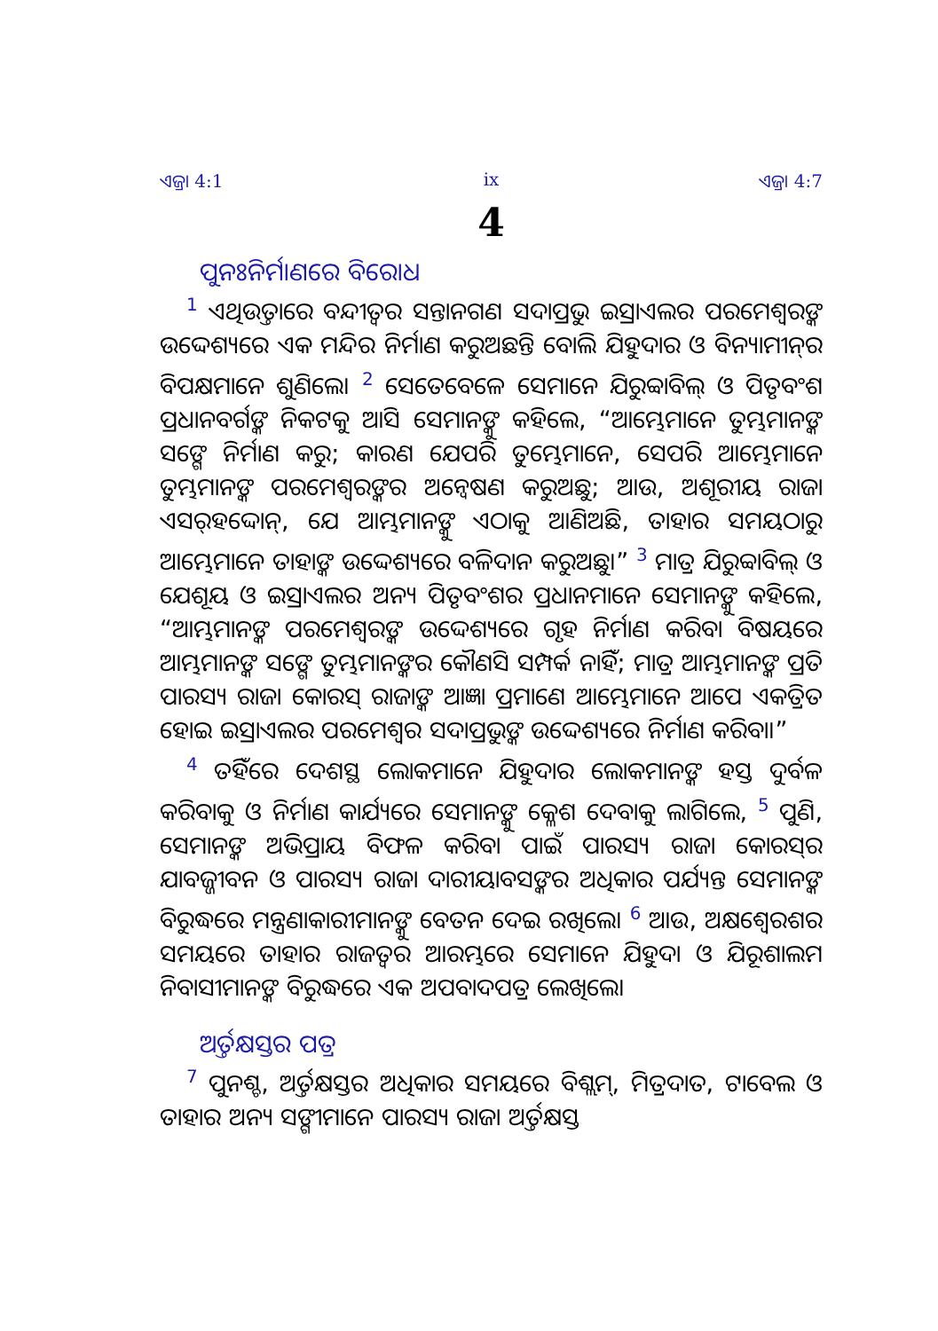ଏଜ୍ରା 4:1 ix ଏଜ୍ରା 4:7
4
ପୁନଃନିର୍ମାଣରେ ବିରୋଧ
<sup>1</sup> ଏଥିଉତ୍ତାରେ ବନ୍ଦୀତ୍ୱର ସନ୍ତାନଗଣ ସଦାପ୍ରଭୁ ଇସ୍ରାଏଲର ପରମେଶ୍ୱରଙ୍କ ଉଦ୍ଦେଶ୍ୟରେ ଏକ ମନ୍ଦିର ନିର୍ମାଣ କରୁଅଛନ୍ତି ବୋଲି ଯିହୁଦାର ଓ ବିନ୍ୟାମୀନ୍‍ର ବିପକ୍ଷମାନେ ଶୁଣିଲେ। <sup>2</sup> ସେତେବେଳେ ସେମାନେ ଯିରୁବ୍ବାବିଲ୍ ଓ ପିତୃବଂଶ ପ୍ରଧାନବର୍ଗଙ୍କ ନିକଟକୁ ଆସି ସେମାନଙ୍କୁ କହିଲେ, “ଆମ୍ଭେମାନେ ତୁମ୍ଭମାନଙ୍କ ସଙ୍ଗେ ନିର୍ମାଣ କରୁ; କାରଣ ଯେପରି ତୁମ୍ଭେମାନେ, ସେପରି ଆମ୍ଭେମାନେ ତୁମ୍ଭମାନଙ୍କ ପରମେଶ୍ୱରଙ୍କର ଅନ୍ୱେଷଣ କରୁଅଛୁ; ଆଉ, ଅଶୂରୀୟ ରାଜା ଏସର୍‍ହଦ୍ଦୋନ୍, ଯେ ଆମ୍ଭମାନଙ୍କୁ ଏଠାକୁ ଆଣିଅଛି, ତାହାର ସମୟଠାରୁ ଆମ୍ଭେମାନେ ତାହାଙ୍କ ଉଦ୍ଦେଶ୍ୟରେ ବଳିଦାନ କରୁଅଛୁ।” <sup>3</sup> ମାତ୍ର ଯିରୁବ୍ବାବିଲ୍ ଓ ଯେଶୂୟ ଓ ଇସ୍ରାଏଲର ଅନ୍ୟ ପିତୃବଂଶର ପ୍ରଧାନମାନେ ସେମାନଙ୍କୁ କହିଲେ, “ଆମ୍ଭମାନଙ୍କ ପରମେଶ୍ୱରଙ୍କ ଉଦ୍ଦେଶ୍ୟରେ ଗୃହ ନିର୍ମାଣ କରିବା ବିଷୟରେ ଆମ୍ଭମାନଙ୍କ ସଙ୍ଗେ ତୁମ୍ଭମାନଙ୍କର କୌଣସି ସମ୍ପର୍କ ନାହିଁ; ମାତ୍ର ଆମ୍ଭମାନଙ୍କ ପ୍ରତି ପାରସ୍ୟ ରାଜା କୋରସ୍ ରାଜାଙ୍କ ଆଜ୍ଞା ପ୍ରମାଣେ ଆମ୍ଭେମାନେ ଆପେ ଏକତ୍ରିତ ହୋଇ ଇସ୍ରାଏଲର ପରମେଶ୍ୱର ସଦାପ୍ରଭୁଙ୍କ ଉଦ୍ଦେଶ୍ୟରେ ନିର୍ମାଣ କରିବା।”
<sup>4</sup> ତହିଁରେ ଦେଶସ୍ଥ ଲୋକମାନେ ଯିହୁଦାର ଲୋକମାନଙ୍କ ହସ୍ତ ଦୁର୍ବଳ କରିବାକୁ ଓ ନିର୍ମାଣ କାର୍ଯ୍ୟରେ ସେମାନଙ୍କୁ କ୍ଳେଶ ଦେବାକୁ ଲାଗିଲେ, <sup>5</sup> ପୁଣି, ସେମାନଙ୍କ ଅଭିପ୍ରାୟ ବିଫଳ କରିବା ପାଇଁ ପାରସ୍ୟ ରାଜା କୋରସ୍‍ର ଯାବଜ୍ଜୀବନ ଓ ପାରସ୍ୟ ରାଜା ଦାରୀୟାବସଙ୍କର ଅଧିକାର ପର୍ଯ୍ୟନ୍ତ ସେମାନଙ୍କ ବିରୁଦ୍ଧରେ ମନ୍ତ୍ରଣାକାରୀମାନଙ୍କୁ ବେତନ ଦେଇ ରଖିଲେ। <sup>6</sup> ଆଉ, ଅକ୍ଷଶ୍ୱେରଶର ସମୟରେ ତାହାର ରାଜତ୍ୱର ଆରମ୍ଭରେ ସେମାନେ ଯିହୁଦା ଓ ଯିରୂଶାଲମ ନିବାସୀମାନଙ୍କ ବିରୁଦ୍ଧରେ ଏକ ଅପବାଦପତ୍ର ଲେଖିଲେ।
ଅର୍ତ୍ତକ୍ଷସ୍ତର ପତ୍ର
<sup>7</sup> ପୁନଶ୍ଚ, ଅର୍ତ୍ତକ୍ଷସ୍ତର ଅଧିକାର ସମୟରେ ବିଶ୍ଲମ୍, ମିତ୍ରଦାତ, ଟାବେଲ ଓ ତାହାର ଅନ୍ୟ ସଙ୍ଗୀମାନେ ପାରସ୍ୟ ରାଜା ଅର୍ତ୍ତକ୍ଷସ୍ତ